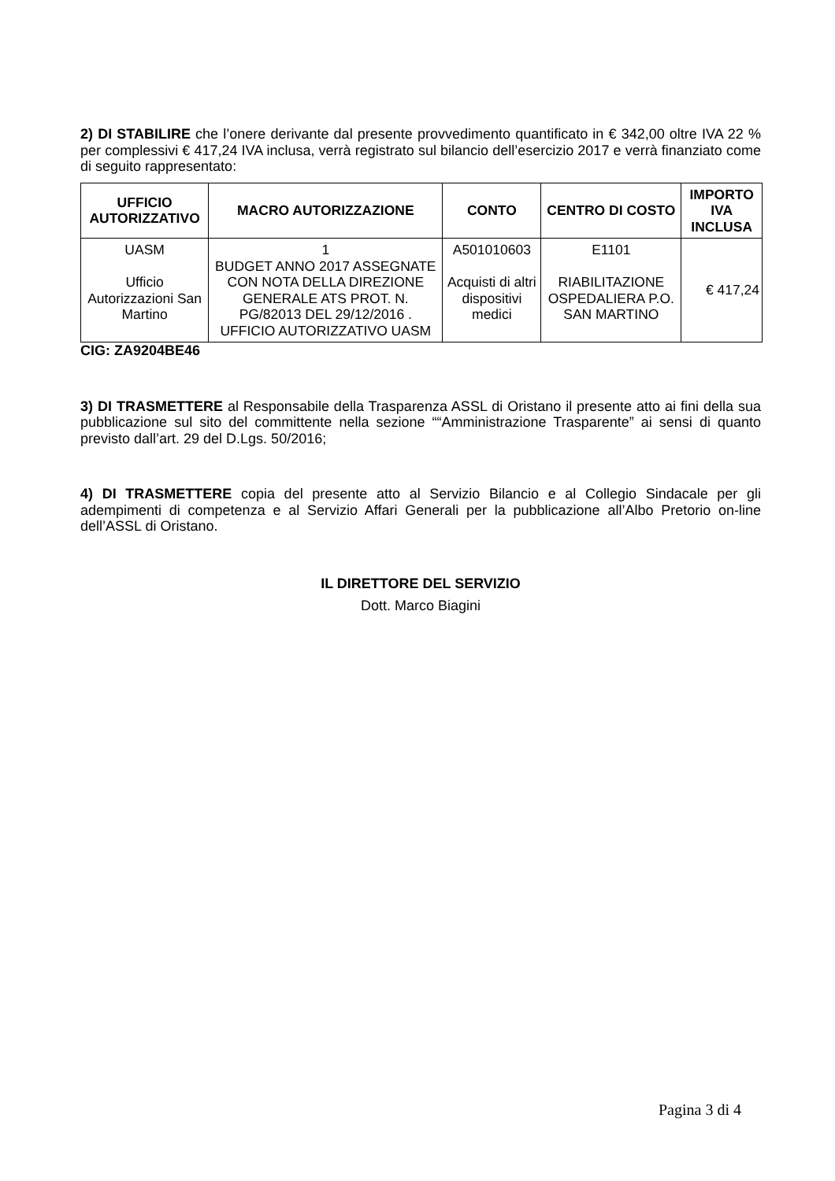2) DI STABILIRE che l’onere derivante dal presente provvedimento quantificato in € 342,00 oltre IVA 22 % per complessivi € 417,24 IVA inclusa, verrà registrato sul bilancio dell’esercizio 2017 e verrà finanziato come di seguito rappresentato:
| UFFICIO AUTORIZZATIVO | MACRO AUTORIZZAZIONE | CONTO | CENTRO DI COSTO | IMPORTO IVA INCLUSA |
| --- | --- | --- | --- | --- |
| UASM Ufficio Autorizzazioni San Martino | 1 BUDGET ANNO 2017 ASSEGNATE CON NOTA DELLA DIREZIONE GENERALE ATS PROT. N. PG/82013 DEL 29/12/2016 . UFFICIO AUTORIZZATIVO UASM | A501010603 Acquisti di altri dispositivi medici | E1101 RIABILITAZIONE OSPEDALIERA P.O. SAN MARTINO | € 417,24 |
CIG: ZA9204BE46
3) DI TRASMETTERE al Responsabile della Trasparenza ASSL di Oristano il presente atto ai fini della sua pubblicazione sul sito del committente nella sezione ““Amministrazione Trasparente” ai sensi di quanto previsto dall’art. 29 del D.Lgs. 50/2016;
4) DI TRASMETTERE copia del presente atto al Servizio Bilancio e al Collegio Sindacale per gli adempimenti di competenza e al Servizio Affari Generali per la pubblicazione all’Albo Pretorio on-line dell’ASSL di Oristano.
IL DIRETTORE DEL SERVIZIO
Dott. Marco Biagini
Pagina 3 di 4